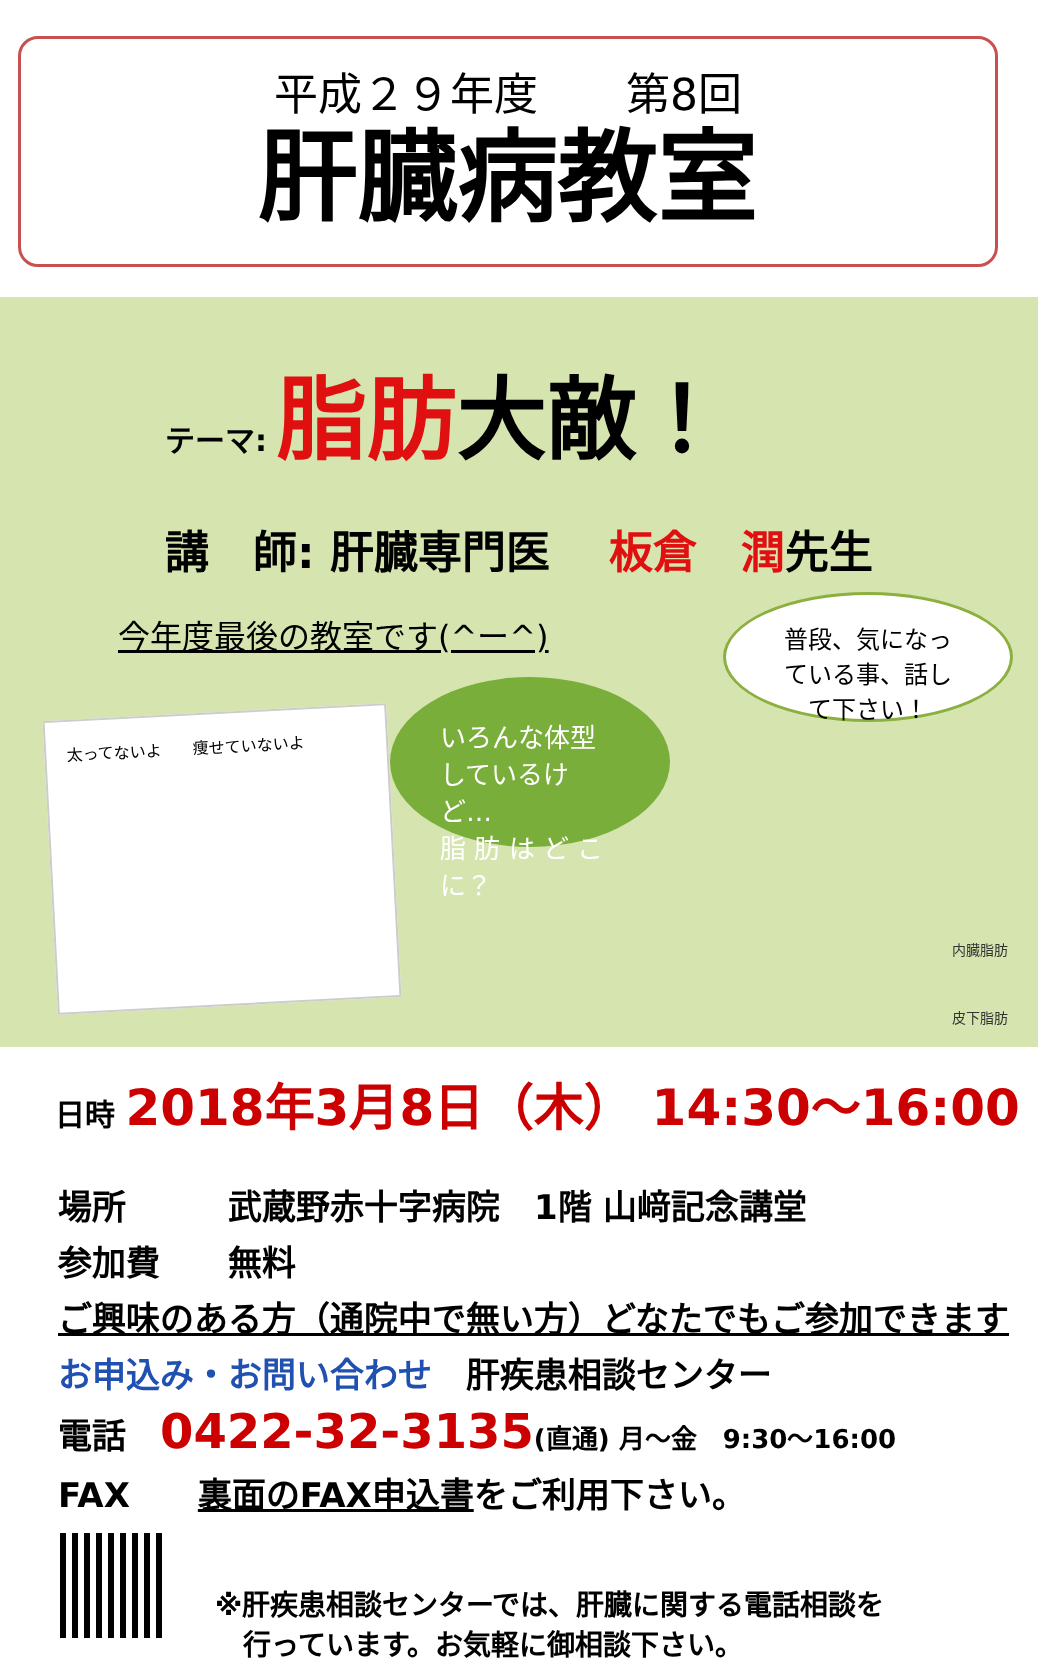平成２９年度　　第8回
肝臓病教室
テーマ: 脂肪大敵！
講　師: 肝臓専門医　 板倉　潤先生
今年度最後の教室です(^ー^)
普段、気になっ
ている事、話し
て下さい！
いろんな体型
しているけど…
脂 肪 は ど こ
に？
太ってないよ　　痩せていないよ
内臓脂肪
皮下脂肪
日時 2018年3月8日（木） 14:30～16:00
場所　　　武蔵野赤十字病院　1階 山﨑記念講堂
参加費　　無料
ご興味のある方（通院中で無い方）どなたでもご参加できます
お申込み・お問い合わせ　肝疾患相談センター
電話　0422-32-3135(直通) 月～金　9:30～16:00
FAX　　裏面のFAX申込書をご利用下さい。
※肝疾患相談センターでは、肝臓に関する電話相談を
　行っています。お気軽に御相談下さい。